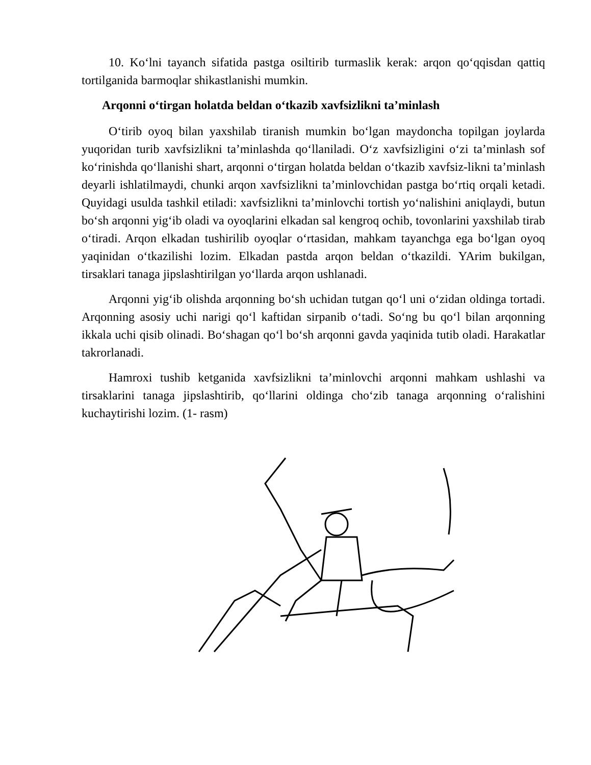10. Ko‘lni tayanch sifatida pastga osiltirib turmaslik kerak: arqon qo‘qqisdan qattiq tortilganida barmoqlar shikastlanishi mumkin.
Arqonni o‘tirgan holatda beldan o‘tkazib xavfsizlikni ta’minlash
O‘tirib oyoq bilan yaxshilab tiranish mumkin bo‘lgan maydoncha topilgan joylarda yuqoridan turib xavfsizlikni ta’minlashda qo‘llaniladi. O‘z xavfsizligini o‘zi ta’minlash sof ko‘rinishda qo‘llanishi shart, arqonni o‘tirgan holatda beldan o‘tkazib xavfsiz-likni ta’minlash deyarli ishlatilmaydi, chunki arqon xavfsizlikni ta’minlovchidan pastga bo‘rtiq orqali ketadi. Quyidagi usulda tashkil etiladi: xavfsizlikni ta’minlovchi tortish yo‘nalishini aniqlaydi, butun bo‘sh arqonni yig‘ib oladi va oyoqlarini elkadan sal kengroq ochib, tovonlarini yaxshilab tirab o‘tiradi. Arqon elkadan tushirilib oyoqlar o‘rtasidan, mahkam tayanchga ega bo‘lgan oyoq yaqinidan o‘tkazilishi lozim. Elkadan pastda arqon beldan o‘tkazildi. YArim bukilgan, tirsaklari tanaga jipslashtirilgan yo‘llarda arqon ushlanadi.
Arqonni yig‘ib olishda arqonning bo‘sh uchidan tutgan qo‘l uni o‘zidan oldinga tortadi. Arqonning asosiy uchi narigi qo‘l kaftidan sirpanib o‘tadi. So‘ng bu qo‘l bilan arqonning ikkala uchi qisib olinadi. Bo‘shagan qo‘l bo‘sh arqonni gavda yaqinida tutib oladi. Harakatlar takrorlanadi.
Hamroxi tushib ketganida xavfsizlikni ta’minlovchi arqonni mahkam ushlashi va tirsaklarini tanaga jipslashtirib, qo‘llarini oldinga cho‘zib tanaga arqonning o‘ralishini kuchaytirishi lozim. (1- rasm)